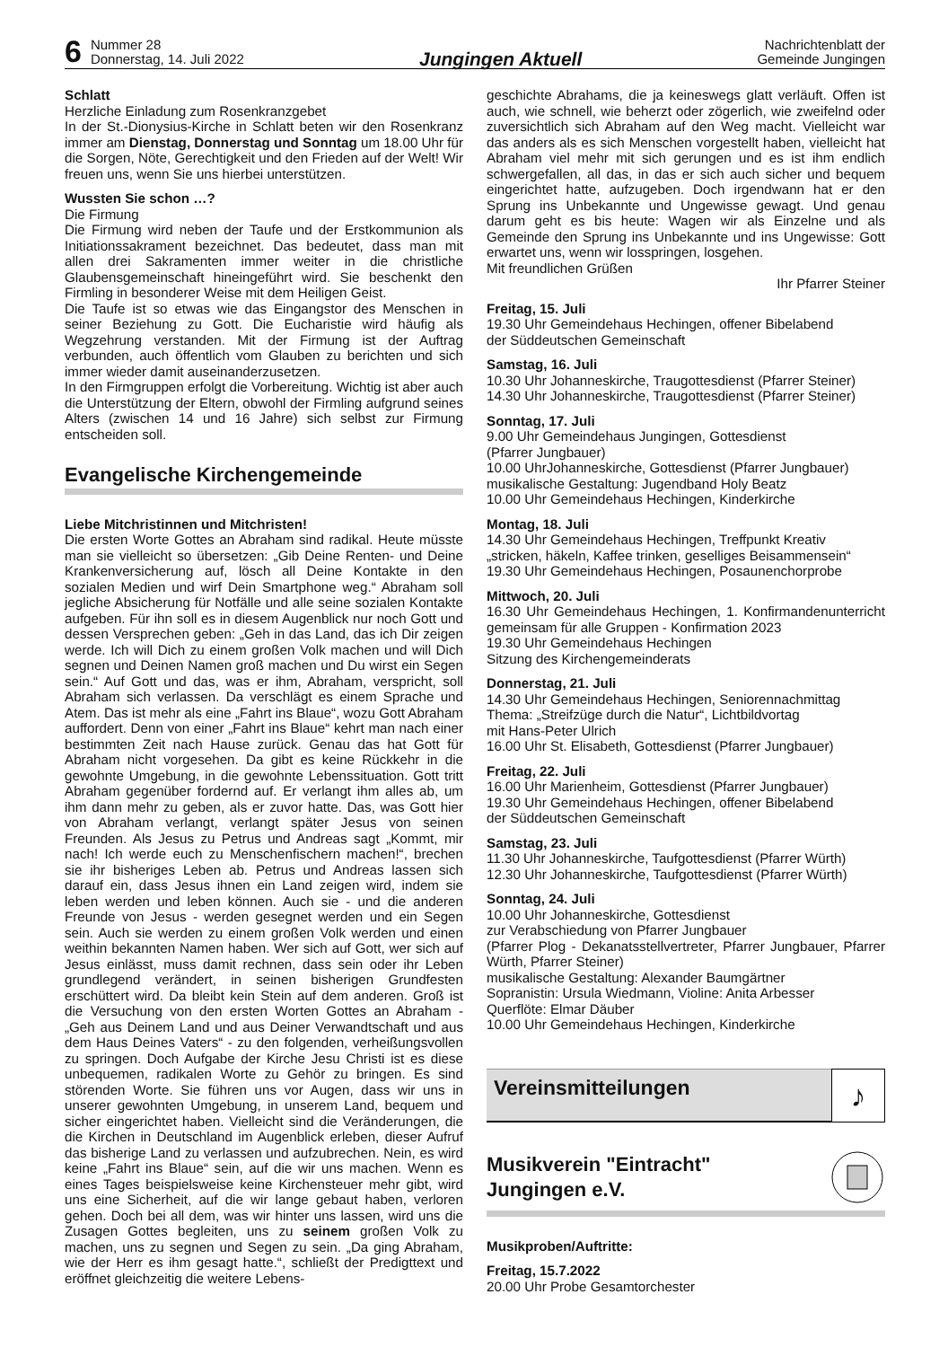6 Nummer 28
Donnerstag, 14. Juli 2022 Jungingen Aktuell Nachrichtenblatt der
Gemeinde Jungingen
Schlatt
Herzliche Einladung zum Rosenkranzgebet
In der St.-Dionysius-Kirche in Schlatt beten wir den Rosenkranz immer am Dienstag, Donnerstag und Sonntag um 18.00 Uhr für die Sorgen, Nöte, Gerechtigkeit und den Frieden auf der Welt! Wir freuen uns, wenn Sie uns hierbei unterstützen.
Wussten Sie schon …?
Die Firmung
Die Firmung wird neben der Taufe und der Erstkommunion als Initiationssakrament bezeichnet. Das bedeutet, dass man mit allen drei Sakramenten immer weiter in die christliche Glaubensgemeinschaft hineingeführt wird. Sie beschenkt den Firmling in besonderer Weise mit dem Heiligen Geist.
Die Taufe ist so etwas wie das Eingangstor des Menschen in seiner Beziehung zu Gott. Die Eucharistie wird häufig als Wegzehrung verstanden. Mit der Firmung ist der Auftrag verbunden, auch öffentlich vom Glauben zu berichten und sich immer wieder damit auseinanderzusetzen.
In den Firmgruppen erfolgt die Vorbereitung. Wichtig ist aber auch die Unterstützung der Eltern, obwohl der Firmling aufgrund seines Alters (zwischen 14 und 16 Jahre) sich selbst zur Firmung entscheiden soll.
Evangelische Kirchengemeinde
Liebe Mitchristinnen und Mitchristen!
Die ersten Worte Gottes an Abraham sind radikal. Heute müsste man sie vielleicht so übersetzen: „Gib Deine Renten- und Deine Krankenversicherung auf, lösch all Deine Kontakte in den sozialen Medien und wirf Dein Smartphone weg.“ Abraham soll jegliche Absicherung für Notfälle und alle seine sozialen Kontakte aufgeben. Für ihn soll es in diesem Augenblick nur noch Gott und dessen Versprechen geben: „Geh in das Land, das ich Dir zeigen werde. Ich will Dich zu einem großen Volk machen und will Dich segnen und Deinen Namen groß machen und Du wirst ein Segen sein.“ Auf Gott und das, was er ihm, Abraham, verspricht, soll Abraham sich verlassen. Da verschlägt es einem Sprache und Atem. Das ist mehr als eine „Fahrt ins Blaue“, wozu Gott Abraham auffordert. Denn von einer „Fahrt ins Blaue“ kehrt man nach einer bestimmten Zeit nach Hause zurück. Genau das hat Gott für Abraham nicht vorgesehen. Da gibt es keine Rückkehr in die gewohnte Umgebung, in die gewohnte Lebenssituation. Gott tritt Abraham gegenüber fordernd auf. Er verlangt ihm alles ab, um ihm dann mehr zu geben, als er zuvor hatte. Das, was Gott hier von Abraham verlangt, verlangt später Jesus von seinen Freunden. Als Jesus zu Petrus und Andreas sagt „Kommt, mir nach! Ich werde euch zu Menschenfischern machen!“, brechen sie ihr bisheriges Leben ab. Petrus und Andreas lassen sich darauf ein, dass Jesus ihnen ein Land zeigen wird, indem sie leben werden und leben können. Auch sie - und die anderen Freunde von Jesus - werden gesegnet werden und ein Segen sein. Auch sie werden zu einem großen Volk werden und einen weithin bekannten Namen haben. Wer sich auf Gott, wer sich auf Jesus einlässt, muss damit rechnen, dass sein oder ihr Leben grundlegend verändert, in seinen bisherigen Grundfesten erschüttert wird. Da bleibt kein Stein auf dem anderen. Groß ist die Versuchung von den ersten Worten Gottes an Abraham - „Geh aus Deinem Land und aus Deiner Verwandtschaft und aus dem Haus Deines Vaters“ - zu den folgenden, verheißungsvollen zu springen. Doch Aufgabe der Kirche Jesu Christi ist es diese unbequemen, radikalen Worte zu Gehör zu bringen. Es sind störenden Worte. Sie führen uns vor Augen, dass wir uns in unserer gewohnten Umgebung, in unserem Land, bequem und sicher eingerichtet haben. Vielleicht sind die Veränderungen, die die Kirchen in Deutschland im Augenblick erleben, dieser Aufruf das bisherige Land zu verlassen und aufzubrechen. Nein, es wird keine „Fahrt ins Blaue“ sein, auf die wir uns machen. Wenn es eines Tages beispielsweise keine Kirchensteuer mehr gibt, wird uns eine Sicherheit, auf die wir lange gebaut haben, verloren gehen. Doch bei all dem, was wir hinter uns lassen, wird uns die Zusagen Gottes begleiten, uns zu seinem großen Volk zu machen, uns zu segnen und Segen zu sein. „Da ging Abraham, wie der Herr es ihm gesagt hatte.“, schließt der Predigttext und eröffnet gleichzeitig die weitere Lebens-
geschichte Abrahams, die ja keineswegs glatt verläuft. Offen ist auch, wie schnell, wie beherzt oder zögerlich, wie zweifelnd oder zuversichtlich sich Abraham auf den Weg macht. Vielleicht war das anders als es sich Menschen vorgestellt haben, vielleicht hat Abraham viel mehr mit sich gerungen und es ist ihm endlich schwergefallen, all das, in das er sich auch sicher und bequem eingerichtet hatte, aufzugeben. Doch irgendwann hat er den Sprung ins Unbekannte und Ungewisse gewagt. Und genau darum geht es bis heute: Wagen wir als Einzelne und als Gemeinde den Sprung ins Unbekannte und ins Ungewisse: Gott erwartet uns, wenn wir losspringen, losgehen.
Mit freundlichen Grüßen
Ihr Pfarrer Steiner
Freitag, 15. Juli
19.30 Uhr Gemeindehaus Hechingen, offener Bibelabend
der Süddeutschen Gemeinschaft
Samstag, 16. Juli
10.30 Uhr Johanneskirche, Traugottesdienst (Pfarrer Steiner)
14.30 Uhr Johanneskirche, Traugottesdienst (Pfarrer Steiner)
Sonntag, 17. Juli
9.00 Uhr Gemeindehaus Jungingen, Gottesdienst
(Pfarrer Jungbauer)
10.00 UhrJohanneskirche, Gottesdienst (Pfarrer Jungbauer)
musikalische Gestaltung: Jugendband Holy Beatz
10.00 Uhr Gemeindehaus Hechingen, Kinderkirche
Montag, 18. Juli
14.30 Uhr Gemeindehaus Hechingen, Treffpunkt Kreativ
„stricken, häkeln, Kaffee trinken, geselliges Beisammensein“
19.30 Uhr Gemeindehaus Hechingen, Posaunenchorprobe
Mittwoch, 20. Juli
16.30 Uhr Gemeindehaus Hechingen, 1. Konfirmandenunterricht gemeinsam für alle Gruppen - Konfirmation 2023
19.30 Uhr Gemeindehaus Hechingen
Sitzung des Kirchengemeinderats
Donnerstag, 21. Juli
14.30 Uhr Gemeindehaus Hechingen, Seniorennachmittag
Thema: „Streifzüge durch die Natur“, Lichtbildvortag
mit Hans-Peter Ulrich
16.00 Uhr St. Elisabeth, Gottesdienst (Pfarrer Jungbauer)
Freitag, 22. Juli
16.00 Uhr Marienheim, Gottesdienst (Pfarrer Jungbauer)
19.30 Uhr Gemeindehaus Hechingen, offener Bibelabend
der Süddeutschen Gemeinschaft
Samstag, 23. Juli
11.30 Uhr Johanneskirche, Taufgottesdienst (Pfarrer Würth)
12.30 Uhr Johanneskirche, Taufgottesdienst (Pfarrer Würth)
Sonntag, 24. Juli
10.00 Uhr Johanneskirche, Gottesdienst
zur Verabschiedung von Pfarrer Jungbauer
(Pfarrer Plog - Dekanatsstellvertreter, Pfarrer Jungbauer, Pfarrer Würth, Pfarrer Steiner)
musikalische Gestaltung: Alexander Baumgärtner
Sopranistin: Ursula Wiedmann, Violine: Anita Arbesser
Querflöte: Elmar Däuber
10.00 Uhr Gemeindehaus Hechingen, Kinderkirche
Vereinsmitteilungen
♪
Musikverein "Eintracht"
Jungingen e.V.
Musikproben/Auftritte:
Freitag, 15.7.2022
20.00 Uhr Probe Gesamtorchester